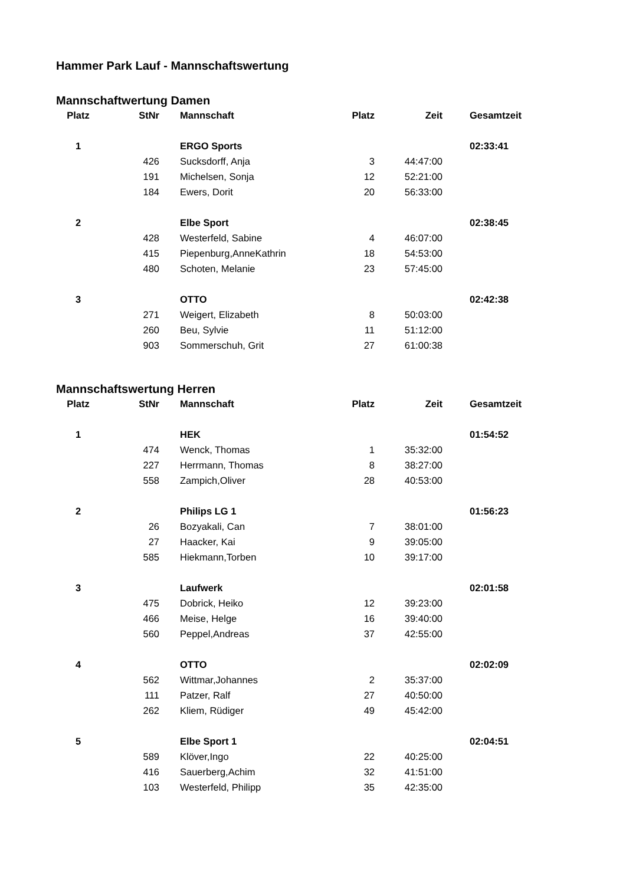Hammer Park Lauf - Mannschaftswertung
Mannschaftwertung Damen
| Platz | StNr | Mannschaft | Platz | Zeit | Gesamtzeit |
| --- | --- | --- | --- | --- | --- |
| 1 | | ERGO Sports | | | 02:33:41 |
| | 426 | Sucksdorff, Anja | 3 | 44:47:00 | |
| | 191 | Michelsen, Sonja | 12 | 52:21:00 | |
| | 184 | Ewers, Dorit | 20 | 56:33:00 | |
| 2 | | Elbe Sport | | | 02:38:45 |
| | 428 | Westerfeld, Sabine | 4 | 46:07:00 | |
| | 415 | Piepenburg,AnneKathrin | 18 | 54:53:00 | |
| | 480 | Schoten, Melanie | 23 | 57:45:00 | |
| 3 | | OTTO | | | 02:42:38 |
| | 271 | Weigert, Elizabeth | 8 | 50:03:00 | |
| | 260 | Beu, Sylvie | 11 | 51:12:00 | |
| | 903 | Sommerschuh, Grit | 27 | 61:00:38 | |
Mannschaftswertung Herren
| Platz | StNr | Mannschaft | Platz | Zeit | Gesamtzeit |
| --- | --- | --- | --- | --- | --- |
| 1 | | HEK | | | 01:54:52 |
| | 474 | Wenck, Thomas | 1 | 35:32:00 | |
| | 227 | Herrmann, Thomas | 8 | 38:27:00 | |
| | 558 | Zampich,Oliver | 28 | 40:53:00 | |
| 2 | | Philips LG 1 | | | 01:56:23 |
| | 26 | Bozyakali, Can | 7 | 38:01:00 | |
| | 27 | Haacker, Kai | 9 | 39:05:00 | |
| | 585 | Hiekmann,Torben | 10 | 39:17:00 | |
| 3 | | Laufwerk | | | 02:01:58 |
| | 475 | Dobrick, Heiko | 12 | 39:23:00 | |
| | 466 | Meise, Helge | 16 | 39:40:00 | |
| | 560 | Peppel,Andreas | 37 | 42:55:00 | |
| 4 | | OTTO | | | 02:02:09 |
| | 562 | Wittmar,Johannes | 2 | 35:37:00 | |
| | 111 | Patzer, Ralf | 27 | 40:50:00 | |
| | 262 | Kliem, Rüdiger | 49 | 45:42:00 | |
| 5 | | Elbe Sport 1 | | | 02:04:51 |
| | 589 | Klöver,Ingo | 22 | 40:25:00 | |
| | 416 | Sauerberg,Achim | 32 | 41:51:00 | |
| | 103 | Westerfeld, Philipp | 35 | 42:35:00 | |